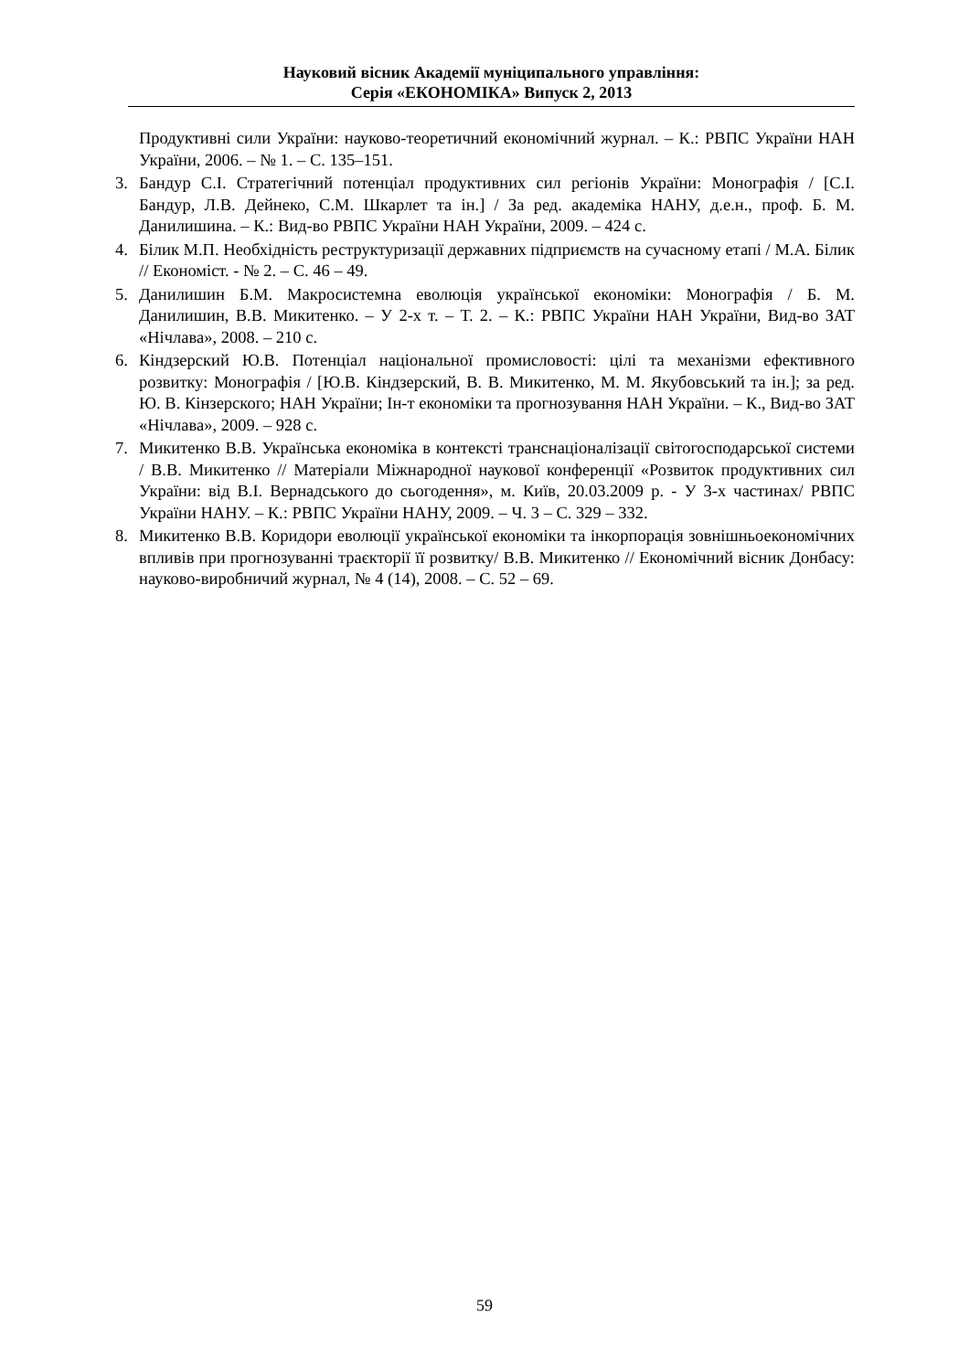Науковий вісник Академії муніципального управління:
Серія «ЕКОНОМІКА» Випуск 2, 2013
Продуктивні сили України: науково-теоретичний економічний журнал. – К.: РВПС України НАН України, 2006. – № 1. – С. 135–151.
3. Бандур С.І. Стратегічний потенціал продуктивних сил регіонів України: Монографія / [С.І. Бандур, Л.В. Дейнеко, С.М. Шкарлет та ін.] / За ред. академіка НАНУ, д.е.н., проф. Б. М. Данилишина. – К.: Вид-во РВПС України НАН України, 2009. – 424 с.
4. Білик М.П. Необхідність реструктуризації державних підприємств на сучасному етапі / М.А. Білик // Економіст. - № 2. – С. 46 – 49.
5. Данилишин Б.М. Макросистемна еволюція української економіки: Монографія / Б. М. Данилишин, В.В. Микитенко. – У 2-х т. – Т. 2. – К.: РВПС України НАН України, Вид-во ЗАТ «Нічлава», 2008. – 210 с.
6. Кіндзерский Ю.В. Потенціал національної промисловості: цілі та механізми ефективного розвитку: Монографія / [Ю.В. Кіндзерский, В. В. Микитенко, М. М. Якубовський та ін.]; за ред. Ю. В. Кінзерского; НАН України; Ін-т економіки та прогнозування НАН України. – К., Вид-во ЗАТ «Нічлава», 2009. – 928 с.
7. Микитенко В.В. Українська економіка в контексті транснаціоналізації світогосподарської системи / В.В. Микитенко // Матеріали Міжнародної наукової конференції «Розвиток продуктивних сил України: від В.І. Вернадського до сьогодення», м. Київ, 20.03.2009 р. - У 3-х частинах/ РВПС України НАНУ. – К.: РВПС України НАНУ, 2009. – Ч. 3 – С. 329 – 332.
8. Микитенко В.В. Коридори еволюції української економіки та інкорпорація зовнішньоекономічних впливів при прогнозуванні траєкторії її розвитку/ В.В. Микитенко // Економічний вісник Донбасу: науково-виробничий журнал, № 4 (14), 2008. – С. 52 – 69.
59